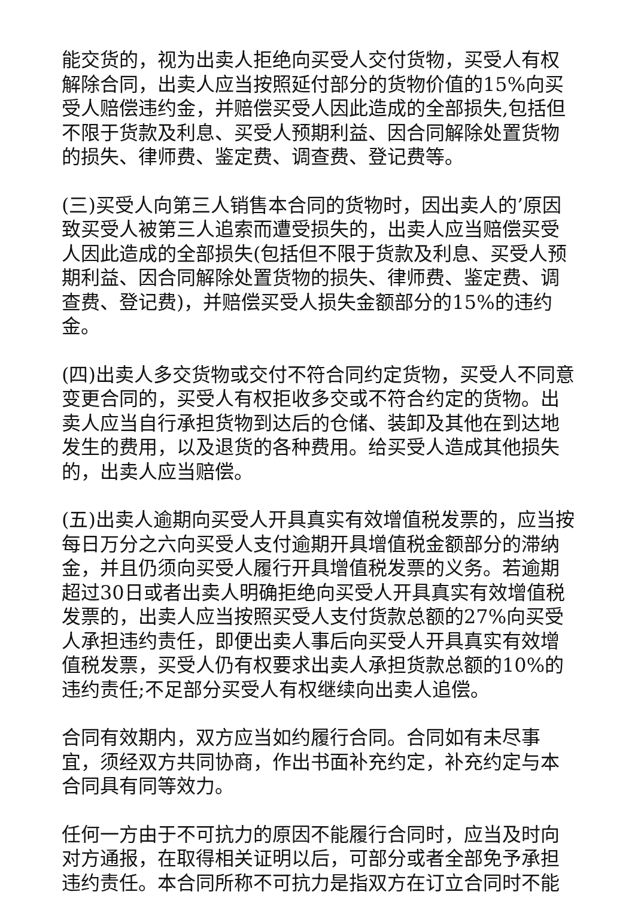能交货的，视为出卖人拒绝向买受人交付货物，买受人有权解除合同，出卖人应当按照延付部分的货物价值的15%向买受人赔偿违约金，并赔偿买受人因此造成的全部损失,包括但不限于货款及利息、买受人预期利益、因合同解除处置货物的损失、律师费、鉴定费、调查费、登记费等。
(三)买受人向第三人销售本合同的货物时，因出卖人的’原因致买受人被第三人追索而遭受损失的，出卖人应当赔偿买受人因此造成的全部损失(包括但不限于货款及利息、买受人预期利益、因合同解除处置货物的损失、律师费、鉴定费、调查费、登记费)，并赔偿买受人损失金额部分的15%的违约金。
(四)出卖人多交货物或交付不符合同约定货物，买受人不同意变更合同的，买受人有权拒收多交或不符合约定的货物。出卖人应当自行承担货物到达后的仓储、装卸及其他在到达地发生的费用，以及退货的各种费用。给买受人造成其他损失的，出卖人应当赔偿。
(五)出卖人逾期向买受人开具真实有效增值税发票的，应当按每日万分之六向买受人支付逾期开具增值税金额部分的滞纳金，并且仍须向买受人履行开具增值税发票的义务。若逾期超过30日或者出卖人明确拒绝向买受人开具真实有效增值税发票的，出卖人应当按照买受人支付货款总额的27%向买受人承担违约责任，即便出卖人事后向买受人开具真实有效增值税发票，买受人仍有权要求出卖人承担货款总额的10%的违约责任;不足部分买受人有权继续向出卖人追偿。
合同有效期内，双方应当如约履行合同。合同如有未尽事宜，须经双方共同协商，作出书面补充约定，补充约定与本合同具有同等效力。
任何一方由于不可抗力的原因不能履行合同时，应当及时向对方通报，在取得相关证明以后，可部分或者全部免予承担违约责任。本合同所称不可抗力是指双方在订立合同时不能